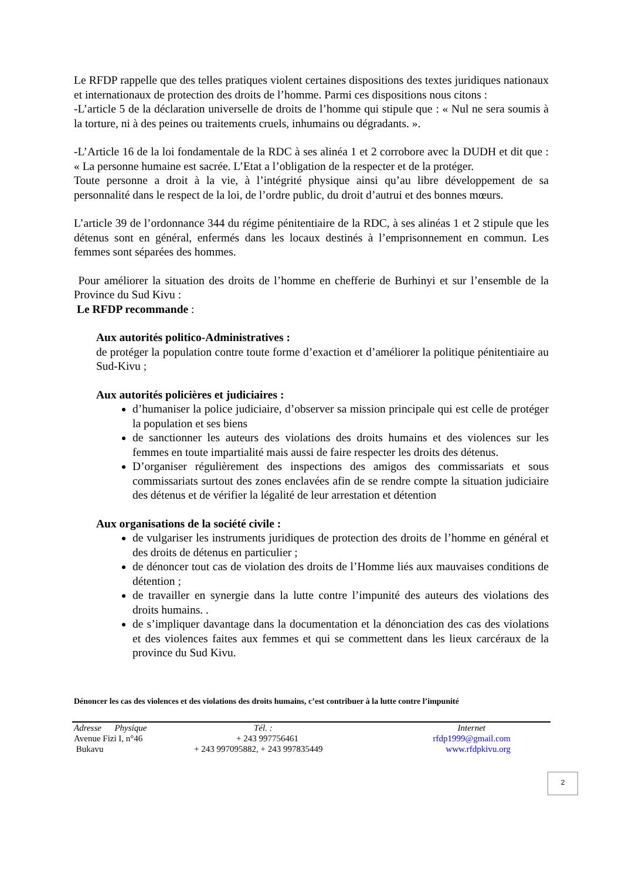Le RFDP rappelle que des telles pratiques violent certaines dispositions des textes juridiques nationaux et internationaux de protection des droits de l’homme. Parmi ces dispositions nous citons :
-L’article 5 de la déclaration universelle de droits de l’homme qui stipule que : « Nul ne sera soumis à la torture, ni à des peines ou traitements cruels, inhumains ou dégradants. ».
-L’Article 16 de la loi fondamentale de la RDC à ses alinéa 1 et 2 corrobore avec la DUDH et dit que : « La personne humaine est sacrée. L’Etat a l’obligation de la respecter et de la protéger.
Toute personne a droit à la vie, à l’intégrité physique ainsi qu’au libre développement de sa personnalité dans le respect de la loi, de l’ordre public, du droit d’autrui et des bonnes mœurs.
L’article 39 de l’ordonnance 344 du régime pénitentiaire de la RDC, à ses alinéas 1 et 2 stipule que les détenus sont en général, enfermés dans les locaux destinés à l’emprisonnement en commun. Les femmes sont séparées des hommes.
Pour améliorer la situation des droits de l’homme en chefferie de Burhinyi et sur l’ensemble de la Province du Sud Kivu :
Le RFDP recommande :
Aux autorités politico-Administratives :
de protéger la population contre toute forme d’exaction et d’améliorer la politique pénitentiaire au Sud-Kivu ;
Aux autorités policières et judiciaires :
d’humaniser la police judiciaire, d’observer sa mission principale qui est celle de protéger la population et ses biens
de sanctionner les auteurs des violations des droits humains et des violences sur les femmes en toute impartialité mais aussi de faire respecter les droits des détenus.
D’organiser régulièrement des inspections des amigos des commissariats et sous commissariats surtout des zones enclavées afin de se rendre compte la situation judiciaire des détenus et de vérifier la légalité de leur arrestation et détention
Aux organisations de la société civile :
de vulgariser les instruments juridiques de protection des droits de l’homme en général et des droits de détenus en particulier ;
de dénoncer tout cas de violation des droits de l’Homme liés aux mauvaises conditions de détention ;
de travailler en synergie dans la lutte contre l’impunité des auteurs des violations des droits humains. .
de s’impliquer davantage dans la documentation et la dénonciation des cas des violations et des violences faites aux femmes et qui se commettent dans les lieux carcéraux de la province du Sud Kivu.
Dénoncer les cas des violences et des violations des droits humains, c’est contribuer à la lutte contre l’impunité
| Adresse Physique | Tél. : | Internet |
| Avenue Fizi I, n°46 | + 243 997756461 | rfdp1999@gmail.com |
| Bukavu | + 243 997095882, + 243 997835449 | www.rfdpkivu.org |
2